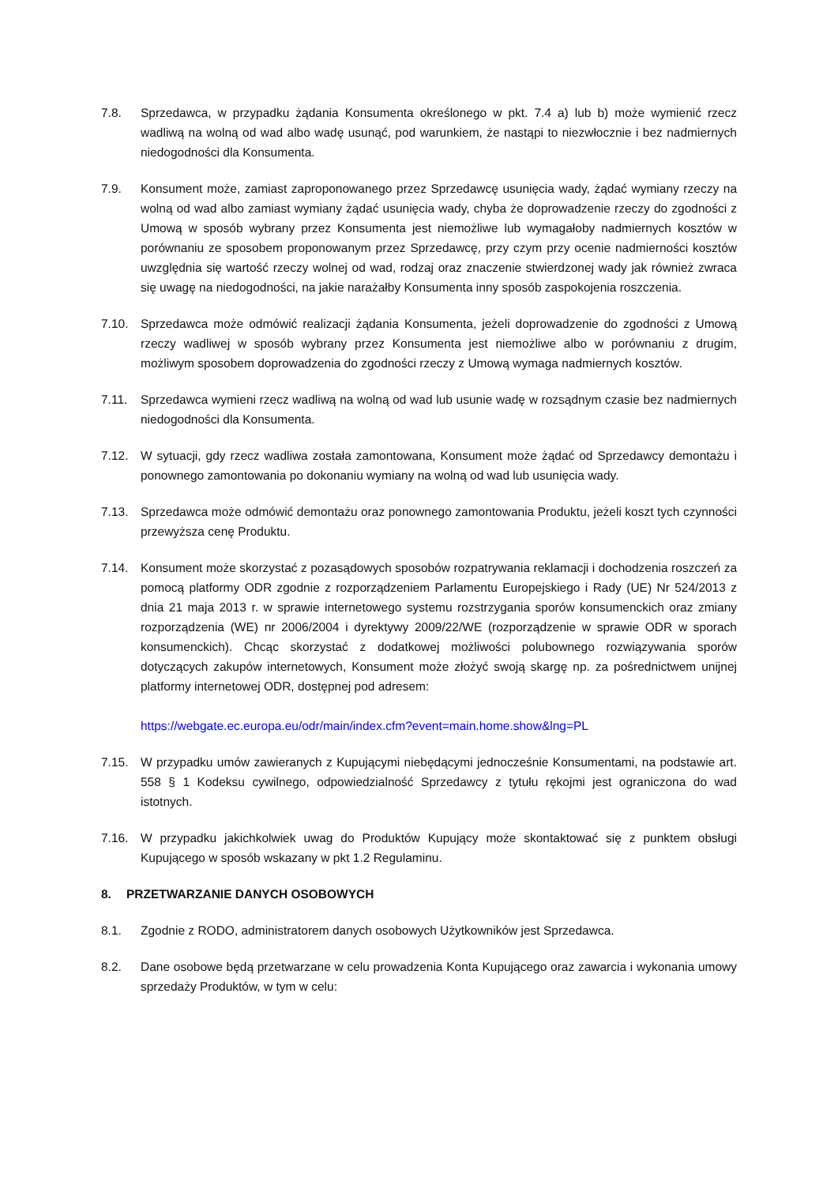7.8. Sprzedawca, w przypadku żądania Konsumenta określonego w pkt. 7.4 a) lub b) może wymienić rzecz wadliwą na wolną od wad albo wadę usunąć, pod warunkiem, że nastąpi to niezwłocznie i bez nadmiernych niedogodności dla Konsumenta.
7.9. Konsument może, zamiast zaproponowanego przez Sprzedawcę usunięcia wady, żądać wymiany rzeczy na wolną od wad albo zamiast wymiany żądać usunięcia wady, chyba że doprowadzenie rzeczy do zgodności z Umową w sposób wybrany przez Konsumenta jest niemożliwe lub wymagałoby nadmiernych kosztów w porównaniu ze sposobem proponowanym przez Sprzedawcę, przy czym przy ocenie nadmierności kosztów uwzględnia się wartość rzeczy wolnej od wad, rodzaj oraz znaczenie stwierdzonej wady jak również zwraca się uwagę na niedogodności, na jakie narażałby Konsumenta inny sposób zaspokojenia roszczenia.
7.10. Sprzedawca może odmówić realizacji żądania Konsumenta, jeżeli doprowadzenie do zgodności z Umową rzeczy wadliwej w sposób wybrany przez Konsumenta jest niemożliwe albo w porównaniu z drugim, możliwym sposobem doprowadzenia do zgodności rzeczy z Umową wymaga nadmiernych kosztów.
7.11. Sprzedawca wymieni rzecz wadliwą na wolną od wad lub usunie wadę w rozsądnym czasie bez nadmiernych niedogodności dla Konsumenta.
7.12. W sytuacji, gdy rzecz wadliwa została zamontowana, Konsument może żądać od Sprzedawcy demontażu i ponownego zamontowania po dokonaniu wymiany na wolną od wad lub usunięcia wady.
7.13. Sprzedawca może odmówić demontażu oraz ponownego zamontowania Produktu, jeżeli koszt tych czynności przewyższa cenę Produktu.
7.14. Konsument może skorzystać z pozasądowych sposobów rozpatrywania reklamacji i dochodzenia roszczeń za pomocą platformy ODR zgodnie z rozporządzeniem Parlamentu Europejskiego i Rady (UE) Nr 524/2013 z dnia 21 maja 2013 r. w sprawie internetowego systemu rozstrzygania sporów konsumenckich oraz zmiany rozporządzenia (WE) nr 2006/2004 i dyrektywy 2009/22/WE (rozporządzenie w sprawie ODR w sporach konsumenckich). Chcąc skorzystać z dodatkowej możliwości polubownego rozwiązywania sporów dotyczących zakupów internetowych, Konsument może złożyć swoją skargę np. za pośrednictwem unijnej platformy internetowej ODR, dostępnej pod adresem:
https://webgate.ec.europa.eu/odr/main/index.cfm?event=main.home.show&lng=PL
7.15. W przypadku umów zawieranych z Kupującymi niebędącymi jednocześnie Konsumentami, na podstawie art. 558 § 1 Kodeksu cywilnego, odpowiedzialność Sprzedawcy z tytułu rękojmi jest ograniczona do wad istotnych.
7.16. W przypadku jakichkolwiek uwag do Produktów Kupujący może skontaktować się z punktem obsługi Kupującego w sposób wskazany w pkt 1.2 Regulaminu.
8. PRZETWARZANIE DANYCH OSOBOWYCH
8.1. Zgodnie z RODO, administratorem danych osobowych Użytkowników jest Sprzedawca.
8.2. Dane osobowe będą przetwarzane w celu prowadzenia Konta Kupującego oraz zawarcia i wykonania umowy sprzedaży Produktów, w tym w celu: